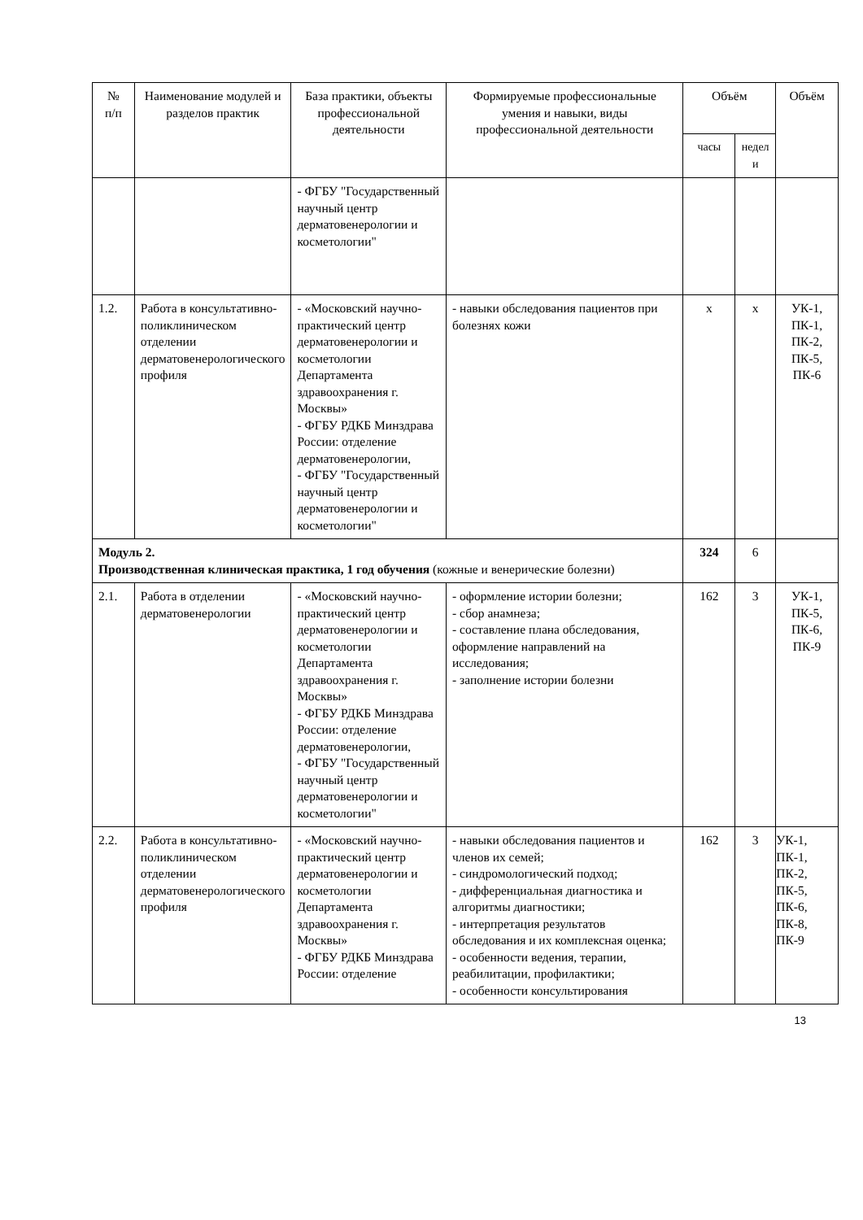| № п/п | Наименование модулей и разделов практик | База практики, объекты профессиональной деятельности | Формируемые профессиональные умения и навыки, виды профессиональной деятельности | Объём | | Объём |
| --- | --- | --- | --- | --- | --- | --- |
| | | | | часы | недел и | |
| | | - ФГБУ "Государственный научный центр дерматовенерологии и косметологии" | | | | |
| 1.2. | Работа в консультативно-поликлиническом отделении дерматовенерологического профиля | - «Московский научно-практический центр дерматовенерологии и косметологии Департамента здравоохранения г. Москвы» - ФГБУ РДКБ Минздрава России: отделение дерматовенерологии, - ФГБУ "Государственный научный центр дерматовенерологии и косметологии" | - навыки обследования пациентов при болезнях кожи | х | х | УК-1, ПК-1, ПК-2, ПК-5, ПК-6 |
| Модуль 2. Производственная клиническая практика, 1 год обучения (кожные и венерические болезни) | | | | 324 | 6 | |
| 2.1. | Работа в отделении дерматовенерологии | - «Московский научно-практический центр дерматовенерологии и косметологии Департамента здравоохранения г. Москвы» - ФГБУ РДКБ Минздрава России: отделение дерматовенерологии, - ФГБУ "Государственный научный центр дерматовенерологии и косметологии" | - оформление истории болезни; - сбор анамнеза; - составление плана обследования, оформление направлений на исследования; - заполнение истории болезни | 162 | 3 | УК-1, ПК-5, ПК-6, ПК-9 |
| 2.2. | Работа в консультативно-поликлиническом отделении дерматовенерологического профиля | - «Московский научно-практический центр дерматовенерологии и косметологии Департамента здравоохранения г. Москвы» - ФГБУ РДКБ Минздрава России: отделение | - навыки обследования пациентов и членов их семей; - синдромологический подход; - дифференциальная диагностика и алгоритмы диагностики; - интерпретация результатов обследования и их комплексная оценка; - особенности ведения, терапии, реабилитации, профилактики; - особенности консультирования | 162 | 3 | УК-1, ПК-1, ПК-2, ПК-5, ПК-6, ПК-8, ПК-9 |
13